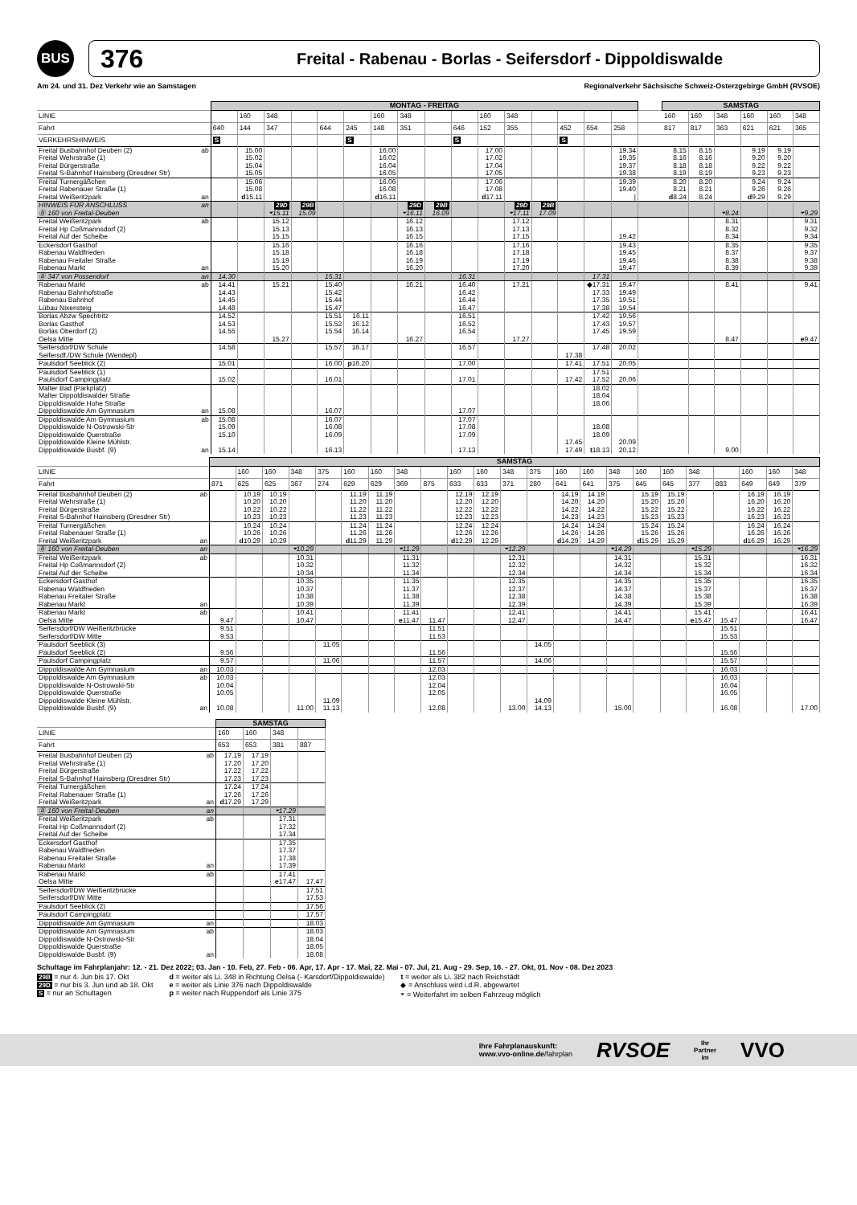BUS
376
Freital - Rabenau - Borlas - Seifersdorf - Dippoldiswalde
Am 24. und 31. Dez Verkehr wie an Samstagen Regionalverkehr Sächsische Schweiz-Osterzgebirge GmbH (RVSOE)
| | | MONTAG - FREITAG | | | | | | | | | | | | | | | | | SAMSTAG | | | | | |
| LINIE | | | 160 | 348 | | | | 160 | 348 | | | 160 | 348 | | | | | | 160 | 160 | 348 | 160 | 160 | 348 |
| Fahrt | | 640 | 144 | 347 | | 644 | 245 | 148 | 351 | | 646 | 152 | 355 | | 452 | 654 | 258 | | 817 | 817 | 363 | 621 | 621 | 365 |
| VERKEHRSHINWEIS | | S | | | | | S | | | | S | | | | S | | | | | | | | | |
| Freital Busbahnhof Deuben (2) | ab | | 15.00 | | | | | 16.00 | | | | 17.00 | | | | | 19.34 | | 8.15 | 8.15 | | 9.19 | 9.19 | |
| Freital Wehrstraße (1) | | | 15.02 | | | | | 16.02 | | | | 17.02 | | | | | 19.35 | | 8.16 | 8.16 | | 9.20 | 9.20 | |
| Freital Bürgerstraße | | | 15.04 | | | | | 16.04 | | | | 17.04 | | | | | 19.37 | | 8.18 | 8.18 | | 9.22 | 9.22 | |
| Freital S-Bahnhof Hainsberg (Dresdner Str) | | | 15.05 | | | | | 16.05 | | | | 17.05 | | | | | 19.38 | | 8.19 | 8.19 | | 9.23 | 9.23 | |
| Freital Turnergäßchen | | | 15.06 | | | | | 16.06 | | | | 17.06 | | | | | 19.39 | | 8.20 | 8.20 | | 9.24 | 9.24 | |
| Freital Rabenauer Straße (1) | | | 15.08 | | | | | 16.08 | | | | 17.08 | | | | | 19.40 | | 8.21 | 8.21 | | 9.26 | 9.26 | |
| Freital Weißeritzpark | an | | d 15.11 | | | | | d 16.11 | | | | d 17.11 | | | | | / | | d 8.24 | 8.24 | | d 9.29 | 9.29 | |
| HINWEIS FÜR ANSCHLUSS Ⓑ 160 von Freital-Deuben | an | | | 29D ⏷15.11 | 29B 15.09 | | | | 29D ⏷16.11 | 29B 16.09 | | | 29D ⏷17.11 | 29B 17.09 | | | | | | | ⏷8.24 | | | ⏷9.29 |
| Freital Weißeritzpark | ab | | | 15.12 | | | | | 16.12 | | | | 17.12 | | | | | | | | 8.31 | | | 9.31 |
| Freital Hp Coßmannsdorf (2) | | | | 15.13 | | | | | 16.13 | | | | 17.13 | | | | | | | | 8.32 | | | 9.32 |
| Freital Auf der Scheibe | | | | 15.15 | | | | | 16.15 | | | | 17.15 | | | | 19.42 | | | | 8.34 | | | 9.34 |
| Eckersdorf Gasthof | | | | 15.16 | | | | | 16.16 | | | | 17.16 | | | | 19.43 | | | | 8.35 | | | 9.35 |
| Rabenau Waldfrieden | | | | 15.18 | | | | | 16.18 | | | | 17.18 | | | | 19.45 | | | | 8.37 | | | 9.37 |
| Rabenau Freitaler Straße | | | | 15.19 | | | | | 16.19 | | | | 17.19 | | | | 19.46 | | | | 8.38 | | | 9.38 |
| Rabenau Markt | an | | | 15.20 | | | | | 16.20 | | | | 17.20 | | | | 19.47 | | | | 8.39 | | | 9.39 |
| Ⓑ 347 von Possendorf | an | 14.30 | | | | 15.31 | | | | | 16.31 | | | | | 17.31 | | | | | | | | |
| Rabenau Markt | ab | 14.41 | | 15.21 | | 15.40 | | | 16.21 | | 16.40 | | 17.21 | | | ◆17.31 | 19.47 | | | | 8.41 | | | 9.41 |
| Rabenau Bahnhofstraße | | 14.43 | | | | 15.42 | | | | | 16.42 | | | | | 17.33 | 19.49 | | | | | | | |
| Rabenau Bahnhof | | 14.45 | | | | 15.44 | | | | | 16.44 | | | | | 17.35 | 19.51 | | | | | | | |
| Lübau Nixensteig | | 14.48 | | | | 15.47 | | | | | 16.47 | | | | | 17.38 | 19.54 | | | | | | | |
| Borlas Abzw Spechtritz | | 14.52 | | | | 15.51 | 16.11 | | | | 16.51 | | | | | 17.42 | 19.56 | | | | | | | |
| Borlas Gasthof | | 14.53 | | | | 15.52 | 16.12 | | | | 16.52 | | | | | 17.43 | 19.57 | | | | | | | |
| Borlas Oberdorf (2) | | 14.55 | | | | 15.54 | 16.14 | | | | 16.54 | | | | | 17.45 | 19.59 | | | | | | | |
| Oelsa Mitte | | | | 15.27 | | | | | 16.27 | | | | 17.27 | | | | | | | | 8.47 | | | e 9.47 |
| Seifersdorf/DW Schule | | 14.58 | | | | 15.57 | 16.17 | | | | 16.57 | | | | | 17.48 | 20.02 | | | | | | | |
| Seifersdf./DW Schule (Wendepl) | | | | | | | | | | | | | | | 17.38 | | | | | | | | | |
| Paulsdorf Seeblick (2) | | 15.01 | | | | 16.00 | p 16.20 | | | | 17.00 | | | | 17.41 | 17.51 | 20.05 | | | | | | | |
| Paulsdorf Seeblick (1) | | | | | | | | | | | | | | | | 17.51 | | | | | | | | |
| Paulsdorf Campingplatz | | 15.02 | | | | 16.01 | | | | | 17.01 | | | | 17.42 | 17.52 | 20.06 | | | | | | | |
| Malter Bad (Parkplatz) | | | | | | | | | | | | | | | | 18.02 | | | | | | | | |
| Malter Dippoldiswalder Straße | | | | | | | | | | | | | | | | 18.04 | | | | | | | | |
| Dippoldiswalde Hohe Straße | | | | | | | | | | | | | | | | 18.06 | | | | | | | | |
| Dippoldiswalde Am Gymnasium | an | 15.08 | | | | 16.07 | | | | | 17.07 | | | | | | | | | | | | | |
| Dippoldiswalde Am Gymnasium | ab | 15.08 | | | | 16.07 | | | | | 17.07 | | | | | | | | | | | | | |
| Dippoldiswalde N-Ostrowski-Str | | 15.09 | | | | 16.08 | | | | | 17.08 | | | | | 18.08 | | | | | | | | |
| Dippoldiswalde Querstraße | | 15.10 | | | | 16.09 | | | | | 17.09 | | | | | 18.09 | | | | | | | | |
| Dippoldiswalde Kleine Mühlstr. | | | | | | | | | | | | | | | 17.45 | | 20.09 | | | | | | | |
| Dippoldiswalde Busbf. (9) | an | 15.14 | | | | 16.13 | | | | | 17.13 | | | | 17.49 | t 18.13 | 20.12 | | | | 9.00 | | | |
| | | SAMSTAG | | | | | | | | | | | | | | | | | | | | | | |
| LINIE | | | 160 | 160 | 348 | 375 | 160 | 160 | 348 | | 160 | 160 | 348 | 375 | 160 | 160 | 348 | 160 | 160 | 348 | | 160 | 160 | 348 |
| Fahrt | | 871 | 625 | 625 | 367 | 274 | 629 | 629 | 369 | 875 | 633 | 633 | 371 | 280 | 641 | 641 | 375 | 645 | 645 | 377 | 883 | 649 | 649 | 379 |
| Freital Busbahnhof Deuben (2) | ab | | 10.19 | 10.19 | | | 11.19 | 11.19 | | | 12.19 | 12.19 | | | 14.19 | 14.19 | | 15.19 | 15.19 | | | 16.19 | 16.19 | |
| Freital Wehrstraße (1) | | | 10.20 | 10.20 | | | 11.20 | 11.20 | | | 12.20 | 12.20 | | | 14.20 | 14.20 | | 15.20 | 15.20 | | | 16.20 | 16.20 | |
| Freital Bürgerstraße | | | 10.22 | 10.22 | | | 11.22 | 11.22 | | | 12.22 | 12.22 | | | 14.22 | 14.22 | | 15.22 | 15.22 | | | 16.22 | 16.22 | |
| Freital S-Bahnhof Hainsberg (Dresdner Str) | | | 10.23 | 10.23 | | | 11.23 | 11.23 | | | 12.23 | 12.23 | | | 14.23 | 14.23 | | 15.23 | 15.23 | | | 16.23 | 16.23 | |
| Freital Turnergäßchen | | | 10.24 | 10.24 | | | 11.24 | 11.24 | | | 12.24 | 12.24 | | | 14.24 | 14.24 | | 15.24 | 15.24 | | | 16.24 | 16.24 | |
| Freital Rabenauer Straße (1) | | | 10.26 | 10.26 | | | 11.26 | 11.26 | | | 12.26 | 12.26 | | | 14.26 | 14.26 | | 15.26 | 15.26 | | | 16.26 | 16.26 | |
| Freital Weißeritzpark | an | | d 10.29 | 10.29 | | | d 11.29 | 11.29 | | | d 12.29 | 12.29 | | | d 14.29 | 14.29 | | d 15.29 | 15.29 | | | d 16.29 | 16.29 | |
| Ⓑ 160 von Freital-Deuben | an | | | | ⏷10.29 | | | | ⏷11.29 | | | | ⏷12.29 | | | | ⏷14.29 | | | ⏷15.29 | | | | ⏷16.29 |
| Freital Weißeritzpark | ab | | | | 10.31 | | | | 11.31 | | | | 12.31 | | | | 14.31 | | | 15.31 | | | | 16.31 |
| Freital Hp Coßmannsdorf (2) | | | | | 10.32 | | | | 11.32 | | | | 12.32 | | | | 14.32 | | | 15.32 | | | | 16.32 |
| Freital Auf der Scheibe | | | | | 10.34 | | | | 11.34 | | | | 12.34 | | | | 14.34 | | | 15.34 | | | | 16.34 |
| Eckersdorf Gasthof | | | | | 10.35 | | | | 11.35 | | | | 12.35 | | | | 14.35 | | | 15.35 | | | | 16.35 |
| Rabenau Waldfrieden | | | | | 10.37 | | | | 11.37 | | | | 12.37 | | | | 14.37 | | | 15.37 | | | | 16.37 |
| Rabenau Freitaler Straße | | | | | 10.38 | | | | 11.38 | | | | 12.38 | | | | 14.38 | | | 15.38 | | | | 16.38 |
| Rabenau Markt | an | | | | 10.39 | | | | 11.39 | | | | 12.39 | | | | 14.39 | | | 15.39 | | | | 16.39 |
| Rabenau Markt | ab | | | | 10.41 | | | | 11.41 | | | | 12.41 | | | | 14.41 | | | 15.41 | | | | 16.41 |
| Oelsa Mitte | | 9.47 | | | 10.47 | | | | e 11.47 | 11.47 | | | 12.47 | | | | 14.47 | | | e 15.47 | 15.47 | | | 16.47 |
| Seifersdorf/DW Weißeritzbrücke | | 9.51 | | | | | | | | 11.51 | | | | | | | | | | | 15.51 | | | |
| Seifersdorf/DW Mitte | | 9.53 | | | | | | | | 11.53 | | | | | | | | | | | 15.53 | | | |
| Paulsdorf Seeblick (3) | | | | | | 11.05 | | | | | | | | 14.05 | | | | | | | | | | |
| Paulsdorf Seeblick (2) | | 9.56 | | | | | | | | 11.56 | | | | | | | | | | | 15.56 | | | |
| Paulsdorf Campingplatz | | 9.57 | | | | 11.06 | | | | 11.57 | | | | 14.06 | | | | | | | 15.57 | | | |
| Dippoldiswalde Am Gymnasium | an | 10.03 | | | | | | | | 12.03 | | | | | | | | | | | 16.03 | | | |
| Dippoldiswalde Am Gymnasium | ab | 10.03 | | | | | | | | 12.03 | | | | | | | | | | | 16.03 | | | |
| Dippoldiswalde N-Ostrowski-Str | | 10.04 | | | | | | | | 12.04 | | | | | | | | | | | 16.04 | | | |
| Dippoldiswalde Querstraße | | 10.05 | | | | | | | | 12.05 | | | | | | | | | | | 16.05 | | | |
| Dippoldiswalde Kleine Mühlstr. | | | | | | 11.09 | | | | | | | | 14.09 | | | | | | | | | | |
| Dippoldiswalde Busbf. (9) | an | 10.08 | | | 11.00 | 11.13 | | | | 12.08 | | | 13.00 | 14.13 | | | 15.00 | | | | 16.08 | | | 17.00 |
| | | SAMSTAG | | | |
| LINIE | | 160 | 160 | 348 | |
| Fahrt | | 653 | 653 | 381 | 887 |
| Freital Busbahnhof Deuben (2) | ab | 17.19 | 17.19 | | |
| Freital Wehrstraße (1) | | 17.20 | 17.20 | | |
| Freital Bürgerstraße | | 17.22 | 17.22 | | |
| Freital S-Bahnhof Hainsberg (Dresdner Str) | | 17.23 | 17.23 | | |
| Freital Turnergäßchen | | 17.24 | 17.24 | | |
| Freital Rabenauer Straße (1) | | 17.26 | 17.26 | | |
| Freital Weißeritzpark | an | d 17.29 | 17.29 | | |
| Ⓑ 160 von Freital-Deuben | an | | | ⏷17.29 | |
| Freital Weißeritzpark | ab | | | 17.31 | |
| Freital Hp Coßmannsdorf (2) | | | | 17.32 | |
| Freital Auf der Scheibe | | | | 17.34 | |
| Eckersdorf Gasthof | | | | 17.35 | |
| Rabenau Waldfrieden | | | | 17.37 | |
| Rabenau Freitaler Straße | | | | 17.38 | |
| Rabenau Markt | an | | | 17.39 | |
| Rabenau Markt | ab | | | 17.41 | |
| Oelsa Mitte | | | | e 17.47 | 17.47 |
| Seifersdorf/DW Weißeritzbrücke | | | | | 17.51 |
| Seifersdorf/DW Mitte | | | | | 17.53 |
| Paulsdorf Seeblick (2) | | | | | 17.56 |
| Paulsdorf Campingplatz | | | | | 17.57 |
| Dippoldiswalde Am Gymnasium | an | | | | 18.03 |
| Dippoldiswalde Am Gymnasium | ab | | | | 18.03 |
| Dippoldiswalde N-Ostrowski-Str | | | | | 18.04 |
| Dippoldiswalde Querstraße | | | | | 18.05 |
| Dippoldiswalde Busbf. (9) | an | | | | 18.08 |
Schultage im Fahrplanjahr: 12. - 21. Dez 2022; 03. Jan - 10. Feb, 27. Feb - 06. Apr, 17. Apr - 17. Mai, 22. Mai - 07. Jul, 21. Aug - 29. Sep, 16. - 27. Okt, 01. Nov - 08. Dez 2023
29B = nur 4. Jun bis 17. Okt
29D = nur bis 3. Jun und ab 18. Okt
S = nur an Schultagen
d = weiter als Li. 348 in Richtung Oelsa (- Karsdorf/Dippoldiswalde)
e = weiter als Linie 376 nach Dippoldiswalde
p = weiter nach Ruppendorf als Linie 375
t = weiter als Li. 382 nach Reichstädt
◆ = Anschluss wird i.d.R. abgewartet
⏷ = Weiterfahrt im selben Fahrzeug möglich
Ihre Fahrplanauskunft:
www.vvo-online.de/fahrplan
RVSOE
Ihr
Partner
im
VVO